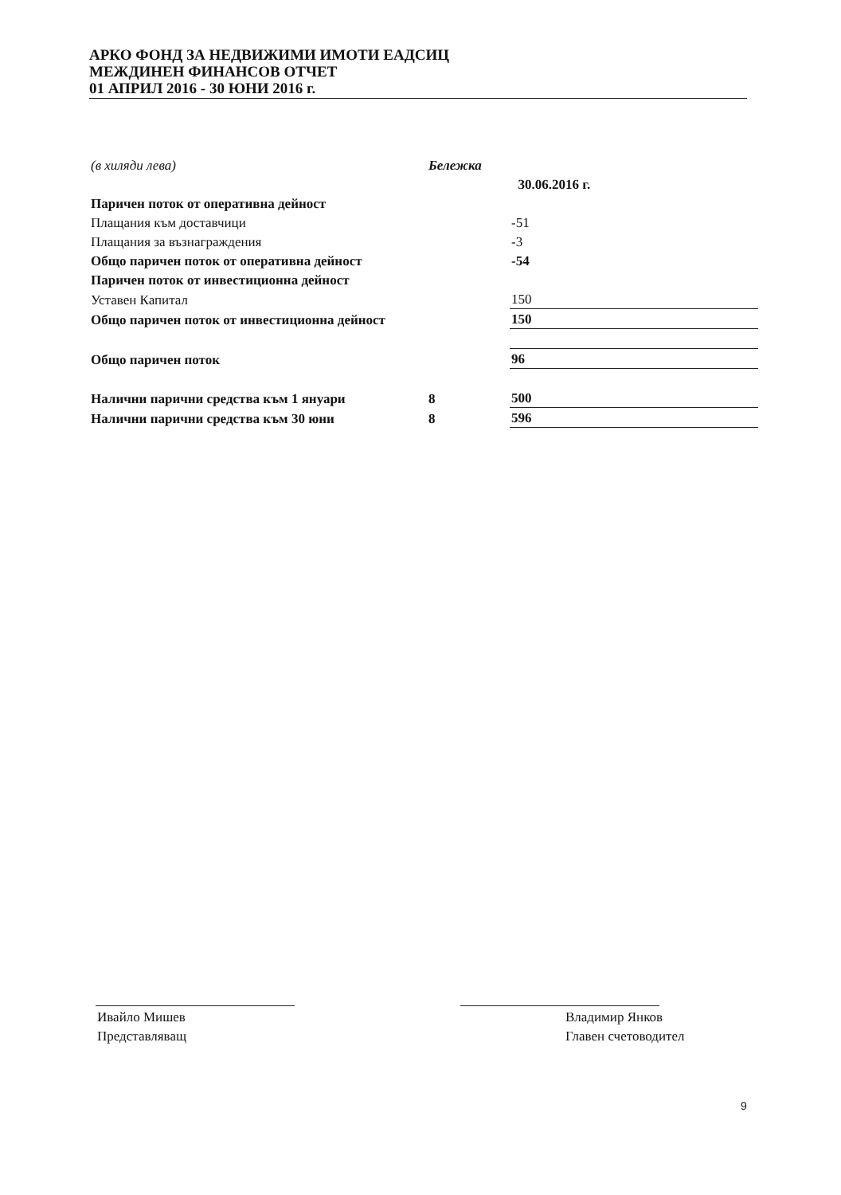АРКО ФОНД ЗА НЕДВИЖИМИ ИМОТИ ЕАДСИЦ
МЕЖДИНЕН ФИНАНСОВ ОТЧЕТ
01 АПРИЛ 2016 - 30 ЮНИ 2016 г.
| (в хиляди лева) | Бележка | |
| | | 30.06.2016 г. |
| Паричен поток от оперативна дейност | | |
| Плащания към доставчици | | -51 |
| Плащания за възнаграждения | | -3 |
| Общо паричен поток от оперативна дейност | | -54 |
| Паричен поток от инвестиционна дейност | | |
| Уставен Капитал | | 150 |
| Общо паричен поток от инвестиционна дейност | | 150 |
| Общо паричен поток | | 96 |
| Налични парични средства към 1 януари | 8 | 500 |
| Налични парични средства към 30 юни | 8 | 596 |
Ивайло Мишев
Представляващ
Владимир Янков
Главен счетоводител
9